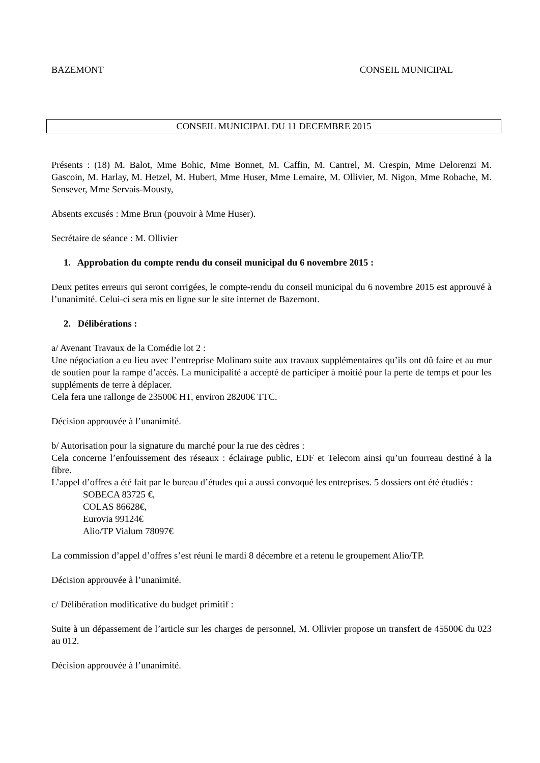BAZEMONT CONSEIL MUNICIPAL
CONSEIL MUNICIPAL DU 11 DECEMBRE 2015
Présents : (18) M. Balot, Mme Bohic, Mme Bonnet, M. Caffin, M. Cantrel, M. Crespin, Mme Delorenzi M. Gascoin, M. Harlay, M. Hetzel, M. Hubert, Mme Huser, Mme Lemaire, M. Ollivier, M. Nigon, Mme Robache, M. Sensever, Mme Servais-Mousty,
Absents excusés : Mme Brun (pouvoir à Mme Huser).
Secrétaire de séance : M. Ollivier
1. Approbation du compte rendu du conseil municipal du 6 novembre 2015 :
Deux petites erreurs qui seront corrigées, le compte-rendu du conseil municipal du 6 novembre 2015 est approuvé à l’unanimité. Celui-ci sera mis en ligne sur le site internet de Bazemont.
2. Délibérations :
a/ Avenant Travaux de la Comédie lot 2 :
Une négociation a eu lieu avec l’entreprise Molinaro suite aux travaux supplémentaires qu’ils ont dû faire et au mur de soutien pour la rampe d’accès. La municipalité a accepté de participer à moitié pour la perte de temps et pour les suppléments de terre à déplacer.
Cela fera une rallonge de 23500€ HT, environ 28200€ TTC.
Décision approuvée à l’unanimité.
b/ Autorisation pour la signature du marché pour la rue des cèdres :
Cela concerne l’enfouissement des réseaux : éclairage public, EDF et Telecom ainsi qu’un fourreau destiné à la fibre.
L’appel d’offres a été fait par le bureau d’études qui a aussi convoqué les entreprises. 5 dossiers ont été étudiés :
SOBECA 83725 €,
COLAS 86628€,
Eurovia 99124€
Alio/TP Vialum 78097€
La commission d’appel d’offres s’est réuni le mardi 8 décembre et a retenu le groupement Alio/TP.
Décision approuvée à l’unanimité.
c/ Délibération modificative du budget primitif :
Suite à un dépassement de l’article sur les charges de personnel, M. Ollivier propose un transfert de 45500€ du 023 au 012.
Décision approuvée à l’unanimité.